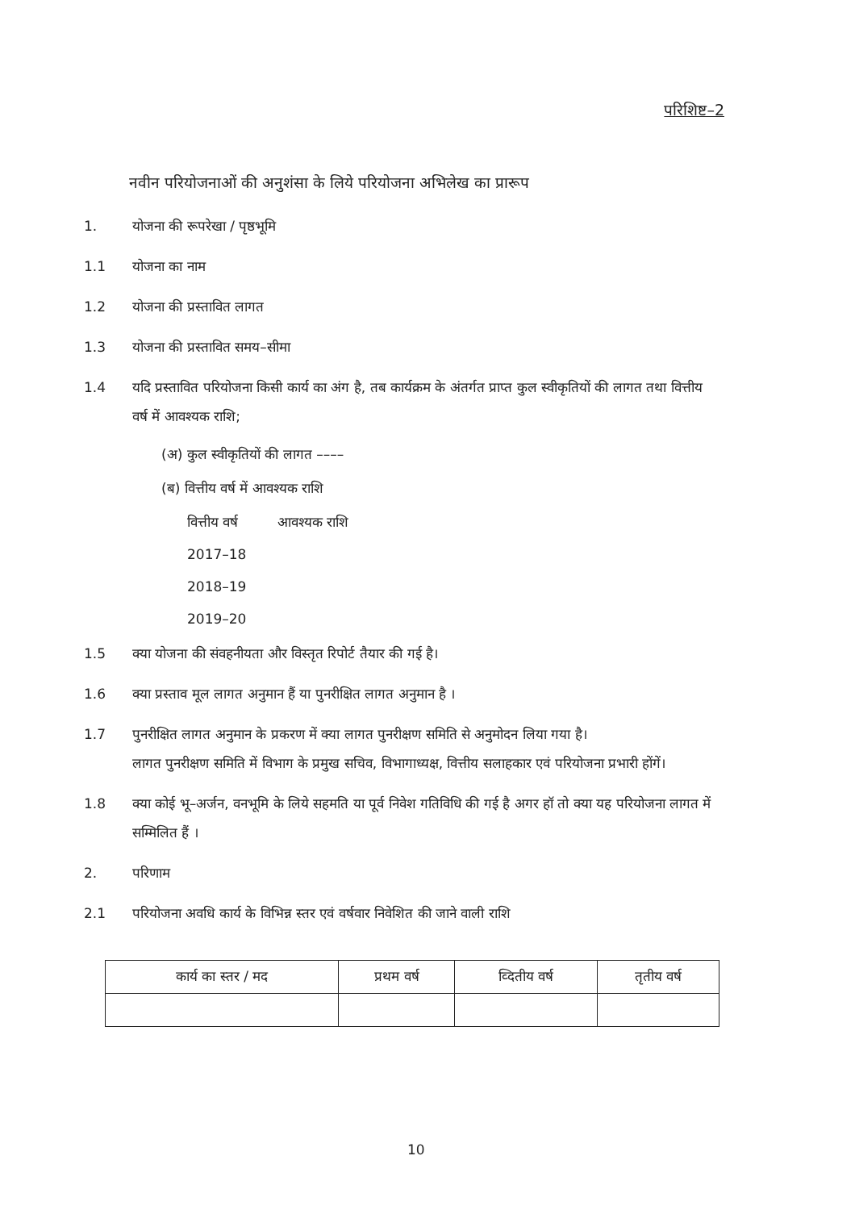परिशिष्ट–2
नवीन परियोजनाओं की अनुशंसा के लिये परियोजना अभिलेख का प्रारूप
1. योजना की रूपरेखा / पृष्ठभूमि
1.1 योजना का नाम
1.2 योजना की प्रस्तावित लागत
1.3 योजना की प्रस्तावित समय–सीमा
1.4 यदि प्रस्तावित परियोजना किसी कार्य का अंग है, तब कार्यक्रम के अंतर्गत प्राप्त कुल स्वीकृतियों की लागत तथा वित्तीय वर्ष में आवश्यक राशि;
(अ) कुल स्वीकृतियों की लागत ––––
(ब) वित्तीय वर्ष में आवश्यक राशि
वित्तीय वर्ष आवश्यक राशि
2017–18
2018–19
2019–20
1.5 क्या योजना की संवहनीयता और विस्तृत रिपोर्ट तैयार की गई है।
1.6 क्या प्रस्ताव मूल लागत अनुमान हैं या पुनरीक्षित लागत अनुमान है ।
1.7 पुनरीक्षित लागत अनुमान के प्रकरण में क्या लागत पुनरीक्षण समिति से अनुमोदन लिया गया है।
लागत पुनरीक्षण समिति में विभाग के प्रमुख सचिव, विभागाध्यक्ष, वित्तीय सलाहकार एवं परियोजना प्रभारी होंगें।
1.8 क्या कोई भू–अर्जन, वनभूमि के लिये सहमति या पूर्व निवेश गतिविधि की गई है अगर हॉ तो क्या यह परियोजना लागत में सम्मिलित हैं ।
2. परिणाम
2.1 परियोजना अवधि कार्य के विभिन्न स्तर एवं वर्षवार निवेशित की जाने वाली राशि
| कार्य का स्तर / मद | प्रथम वर्ष | व्दितीय वर्ष | तृतीय वर्ष |
| --- | --- | --- | --- |
10